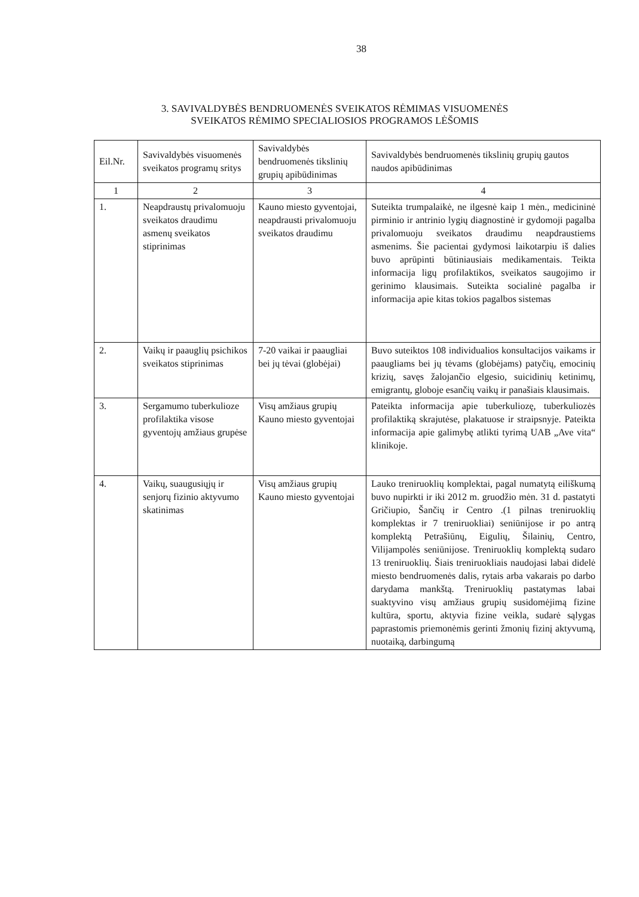38
3. SAVIVALDYBĖS BENDRUOMENĖS SVEIKATOS RĖMIMAS VISUOMENĖS
SVEIKATOS RĖMIMO SPECIALIOSIOS PROGRAMOS LĖŠOMIS
| Eil.Nr. | Savivaldybės visuomenės sveikatos programų sritys | Savivaldybės bendruomenės tikslinių grupių apibūdinimas | Savivaldybės bendruomenės tikslinių grupių gautos naudos apibūdinimas |
| --- | --- | --- | --- |
| 1 | 2 | 3 | 4 |
| 1. | Neapdraustų privalomuoju sveikatos draudimu asmenų sveikatos stiprinimas | Kauno miesto gyventojai, neapdrausti privalomuoju sveikatos draudimu | Suteikta trumpalaikė, ne ilgesnė kaip 1 mėn., medicininė pirminio ir antrinio lygių diagnostinė ir gydomoji pagalba privalomuoju sveikatos draudimu neapdraustiems asmenims. Šie pacientai gydymosi laikotarpiu iš dalies buvo aprūpinti būtiniausiais medikamentais. Teikta informacija ligų profilaktikos, sveikatos saugojimo ir gerinimo klausimais. Suteikta socialinė pagalba ir informacija apie kitas tokios pagalbos sistemas |
| 2. | Vaikų ir paauglių psichikos sveikatos stiprinimas | 7-20 vaikai ir paaugliai bei jų tėvai (globėjai) | Buvo suteiktos 108 individualios konsultacijos vaikams ir paaugliams bei jų tėvams (globėjams) patyčių, emocinių krizių, savęs žalojančio elgesio, suicidinių ketinimų, emigrantų, globoje esančių vaikų ir panašiais klausimais. |
| 3. | Sergamumo tuberkulioze profilaktika visose gyventojų amžiaus grupėse | Visų amžiaus grupių Kauno miesto gyventojai | Pateikta informacija apie tuberkuliozę, tuberkuliozės profilaktiką skrajutėse, plakatuose ir straipsnyje. Pateikta informacija apie galimybę atlikti tyrimą UAB „Ave vita“ klinikoje. |
| 4. | Vaikų, suaugusiųjų ir senjorų fizinio aktyvumo skatinimas | Visų amžiaus grupių Kauno miesto gyventojai | Lauko treniruoklių komplektai, pagal numatytą eiliškumą buvo nupirkti ir iki 2012 m. gruodžio mėn. 31 d. pastatyti Gričiupio, Šančių ir Centro .(1 pilnas treniruoklių komplektas ir 7 treniruokliai) seniūnijose ir po antrą komplektą Petrašiūnų, Eigulių, Šilainių, Centro, Vilijampolės seniūnijose. Treniruoklių komplektą sudaro 13 treniruoklių. Šiais treniruokliais naudojasi labai didelė miesto bendruomenės dalis, rytais arba vakarais po darbo darydama mankštą. Treniruoklių pastatymas labai suaktyvino visų amžiaus grupių susidomėjimą fizine kultūra, sportu, aktyvia fizine veikla, sudarė sąlygas paprastomis priemonėmis gerinti žmonių fizinį aktyvumą, nuotaiką, darbingumą |